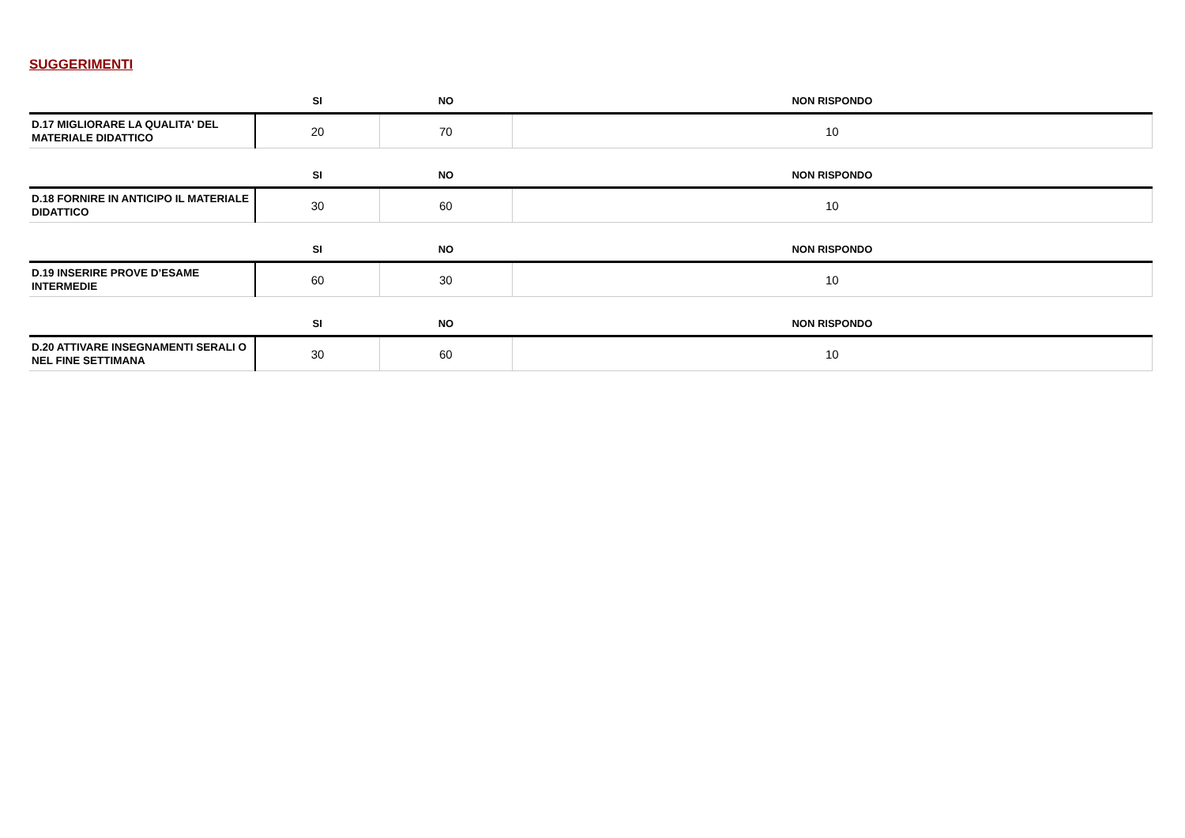SUGGERIMENTI
| | SI | NO | NON RISPONDO |
| --- | --- | --- | --- |
| D.17 MIGLIORARE LA QUALITA' DEL MATERIALE DIDATTICO | 20 | 70 | 10 |
| | SI | NO | NON RISPONDO |
| --- | --- | --- | --- |
| D.18 FORNIRE IN ANTICIPO IL MATERIALE DIDATTICO | 30 | 60 | 10 |
| | SI | NO | NON RISPONDO |
| --- | --- | --- | --- |
| D.19 INSERIRE PROVE D’ESAME INTERMEDIE | 60 | 30 | 10 |
| | SI | NO | NON RISPONDO |
| --- | --- | --- | --- |
| D.20 ATTIVARE INSEGNAMENTI SERALI O NEL FINE SETTIMANA | 30 | 60 | 10 |